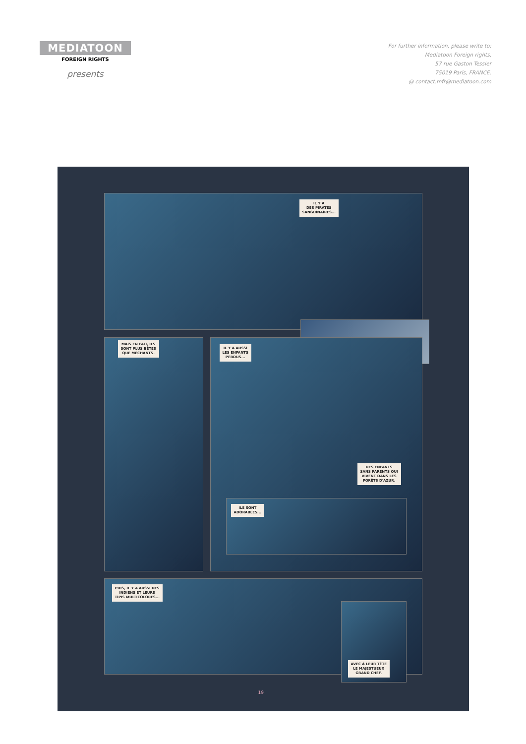MEDIATOON
FOREIGN RIGHTS
presents
For further information, please write to:
Mediatoon Foreign rights,
57 rue Gaston Tessier
75019 Paris, FRANCE.
@ contact.mfr@mediatoon.com
IL Y A
DES PIRATES
SANGUINAIRES...
MAIS EN FAIT, ILS
SONT PLUS BÊTES
QUE MÉCHANTS.
IL Y A AUSSI
LES ENFANTS
PERDUS...
DES ENFANTS
SANS PARENTS QUI
VIVENT DANS LES
FORÊTS D'AZUR.
ILS SONT
ADORABLES...
PUIS, IL Y A AUSSI DES
INDIENS ET LEURS
TIPIS MULTICOLORES...
AVEC À LEUR TÊTE
LE MAJESTUEUX
GRAND CHEF.
19